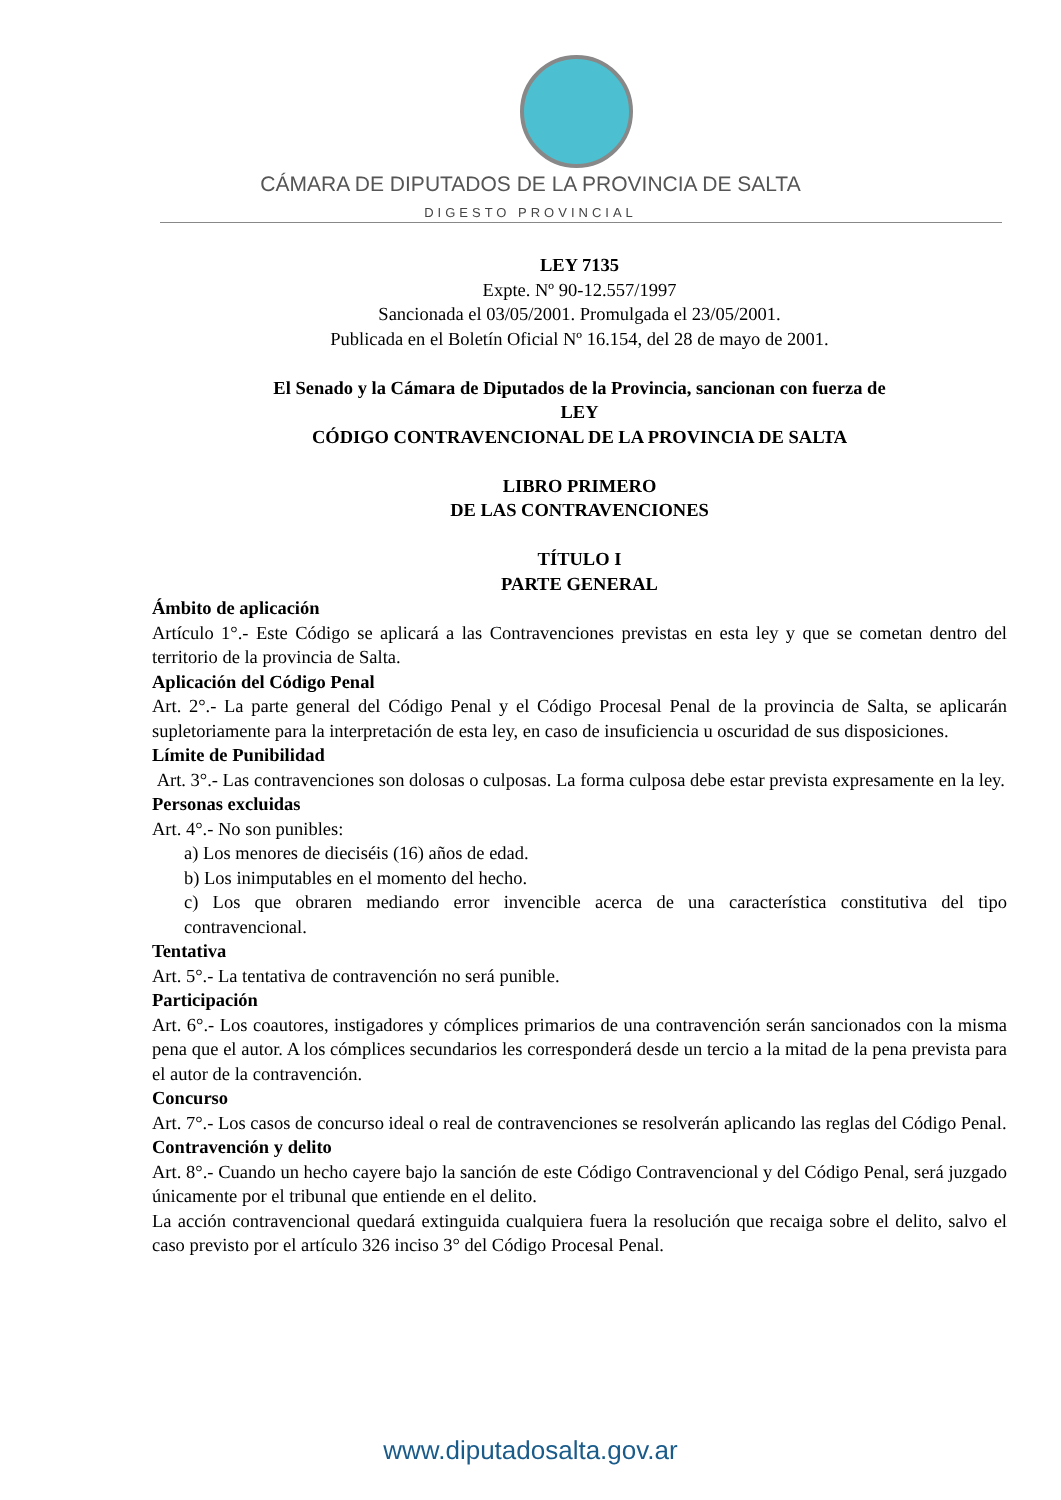CÁMARA DE DIPUTADOS DE LA PROVINCIA DE SALTA
DIGESTO PROVINCIAL
LEY 7135
Expte. Nº 90-12.557/1997
Sancionada el 03/05/2001. Promulgada el 23/05/2001.
Publicada en el Boletín Oficial Nº 16.154, del 28 de mayo de 2001.
El Senado y la Cámara de Diputados de la Provincia, sancionan con fuerza de
LEY
CÓDIGO CONTRAVENCIONAL DE LA PROVINCIA DE SALTA
LIBRO PRIMERO
DE LAS CONTRAVENCIONES
TÍTULO I
PARTE GENERAL
Ámbito de aplicación
Artículo 1°.- Este Código se aplicará a las Contravenciones previstas en esta ley y que se cometan dentro del territorio de la provincia de Salta.
Aplicación del Código Penal
Art. 2°.- La parte general del Código Penal y el Código Procesal Penal de la provincia de Salta, se aplicarán supletoriamente para la interpretación de esta ley, en caso de insuficiencia u oscuridad de sus disposiciones.
Límite de Punibilidad
Art. 3°.- Las contravenciones son dolosas o culposas. La forma culposa debe estar prevista expresamente en la ley.
Personas excluidas
Art. 4°.- No son punibles:
a) Los menores de dieciséis (16) años de edad.
b) Los inimputables en el momento del hecho.
c) Los que obraren mediando error invencible acerca de una característica constitutiva del tipo contravencional.
Tentativa
Art. 5°.- La tentativa de contravención no será punible.
Participación
Art. 6°.- Los coautores, instigadores y cómplices primarios de una contravención serán sancionados con la misma pena que el autor. A los cómplices secundarios les corresponderá desde un tercio a la mitad de la pena prevista para el autor de la contravención.
Concurso
Art. 7°.- Los casos de concurso ideal o real de contravenciones se resolverán aplicando las reglas del Código Penal.
Contravención y delito
Art. 8°.- Cuando un hecho cayere bajo la sanción de este Código Contravencional y del Código Penal, será juzgado únicamente por el tribunal que entiende en el delito.
La acción contravencional quedará extinguida cualquiera fuera la resolución que recaiga sobre el delito, salvo el caso previsto por el artículo 326 inciso 3° del Código Procesal Penal.
www.diputadosalta.gov.ar